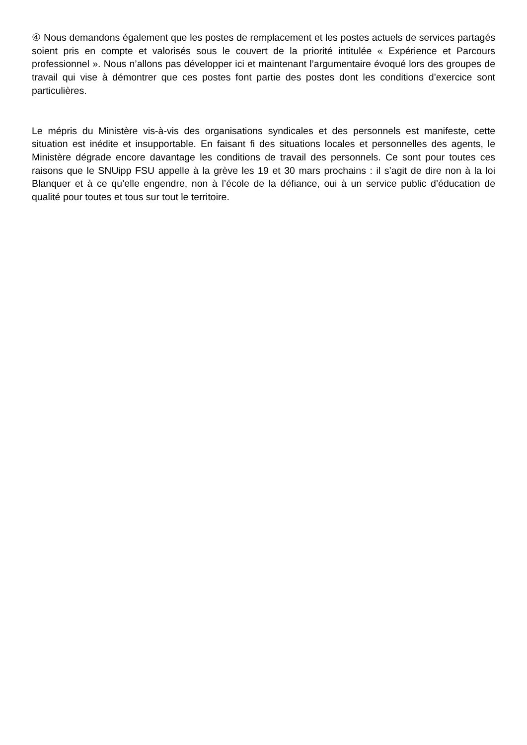④ Nous demandons également que les postes de remplacement et les postes actuels de services partagés soient pris en compte et valorisés sous le couvert de la priorité intitulée « Expérience et Parcours professionnel ». Nous n’allons pas développer ici et maintenant l’argumentaire évoqué lors des groupes de travail qui vise à démontrer que ces postes font partie des postes dont les conditions d’exercice sont particulières.
Le mépris du Ministère vis-à-vis des organisations syndicales et des personnels est manifeste, cette situation est inédite et insupportable. En faisant fi des situations locales et personnelles des agents, le Ministère dégrade encore davantage les conditions de travail des personnels. Ce sont pour toutes ces raisons que le SNUipp FSU appelle à la grève les 19 et 30 mars prochains : il s’agit de dire non à la loi Blanquer et à ce qu’elle engendre, non à l’école de la défiance, oui à un service public d’éducation de qualité pour toutes et tous sur tout le territoire.